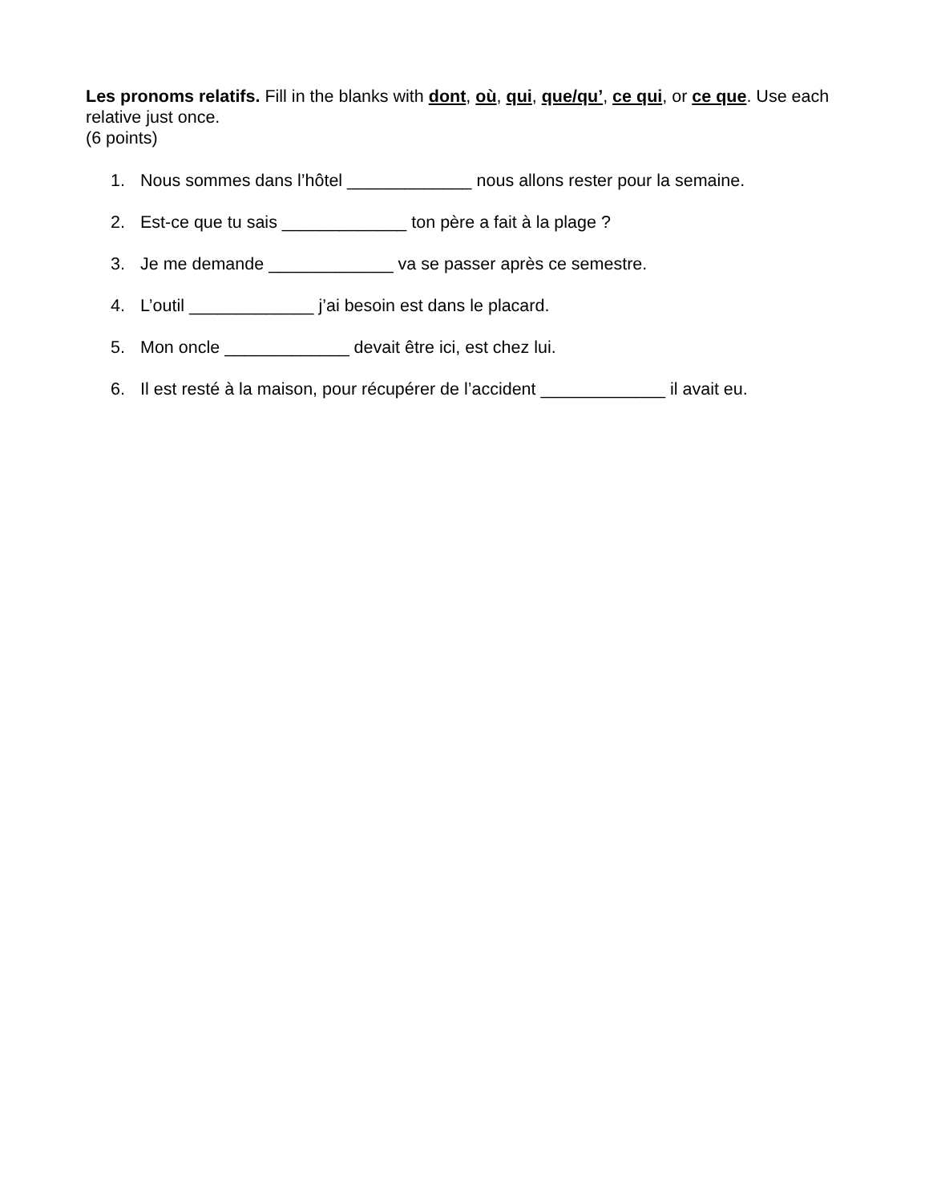Les pronoms relatifs. Fill in the blanks with dont, où, qui, que/qu’, ce qui, or ce que. Use each relative just once.
(6 points)
1. Nous sommes dans l’hôtel _____________ nous allons rester pour la semaine.
2. Est-ce que tu sais _____________ ton père a fait à la plage ?
3. Je me demande _____________ va se passer après ce semestre.
4. L’outil _____________ j’ai besoin est dans le placard.
5. Mon oncle _____________ devait être ici, est chez lui.
6. Il est resté à la maison, pour récupérer de l’accident _____________ il avait eu.